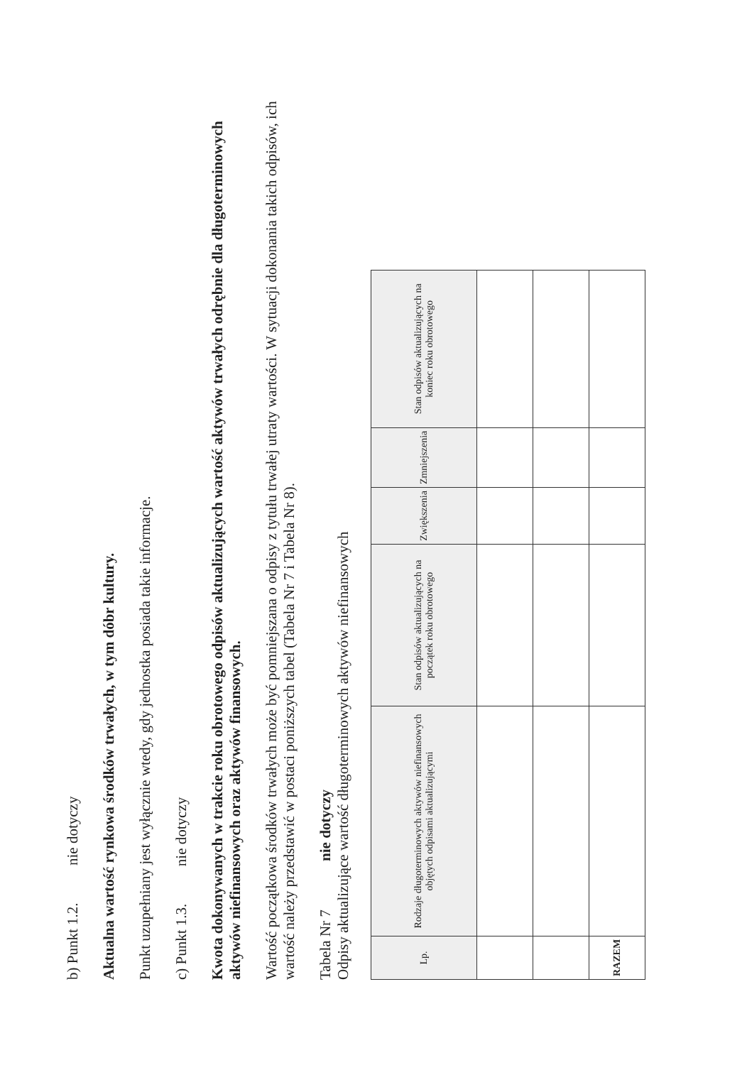b) Punkt 1.2. nie dotyczy
Aktualna wartość rynkowa środków trwałych, w tym dóbr kultury.
Punkt uzupełniany jest wyłącznie wtedy, gdy jednostka posiada takie informacje.
c) Punkt 1.3. nie dotyczy
Kwota dokonywanych w trakcie roku obrotowego odpisów aktualizujących wartość aktywów trwałych odrębnie dla długoterminowych aktywów niefinansowych oraz aktywów finansowych.
Wartość początkowa środków trwałych może być pomniejszana o odpisy z tytułu trwałej utraty wartości. W sytuacji dokonania takich odpisów, ich wartość należy przedstawić w postaci poniższych tabel (Tabela Nr 7 i Tabela Nr 8).
Tabela Nr 7 nie dotyczy
Odpisy aktualizujące wartość długoterminowych aktywów niefinansowych
| Lp. | Rodzaje długoterminowych aktywów niefinansowych objętych odpisami aktualizującymi | Stan odpisów aktualizujących na początek roku obrotowego | Zwiększenia | Zmniejszenia | Stan odpisów aktualizujących na koniec roku obrotowego |
| --- | --- | --- | --- | --- | --- |
| RAZEM | | | | | |